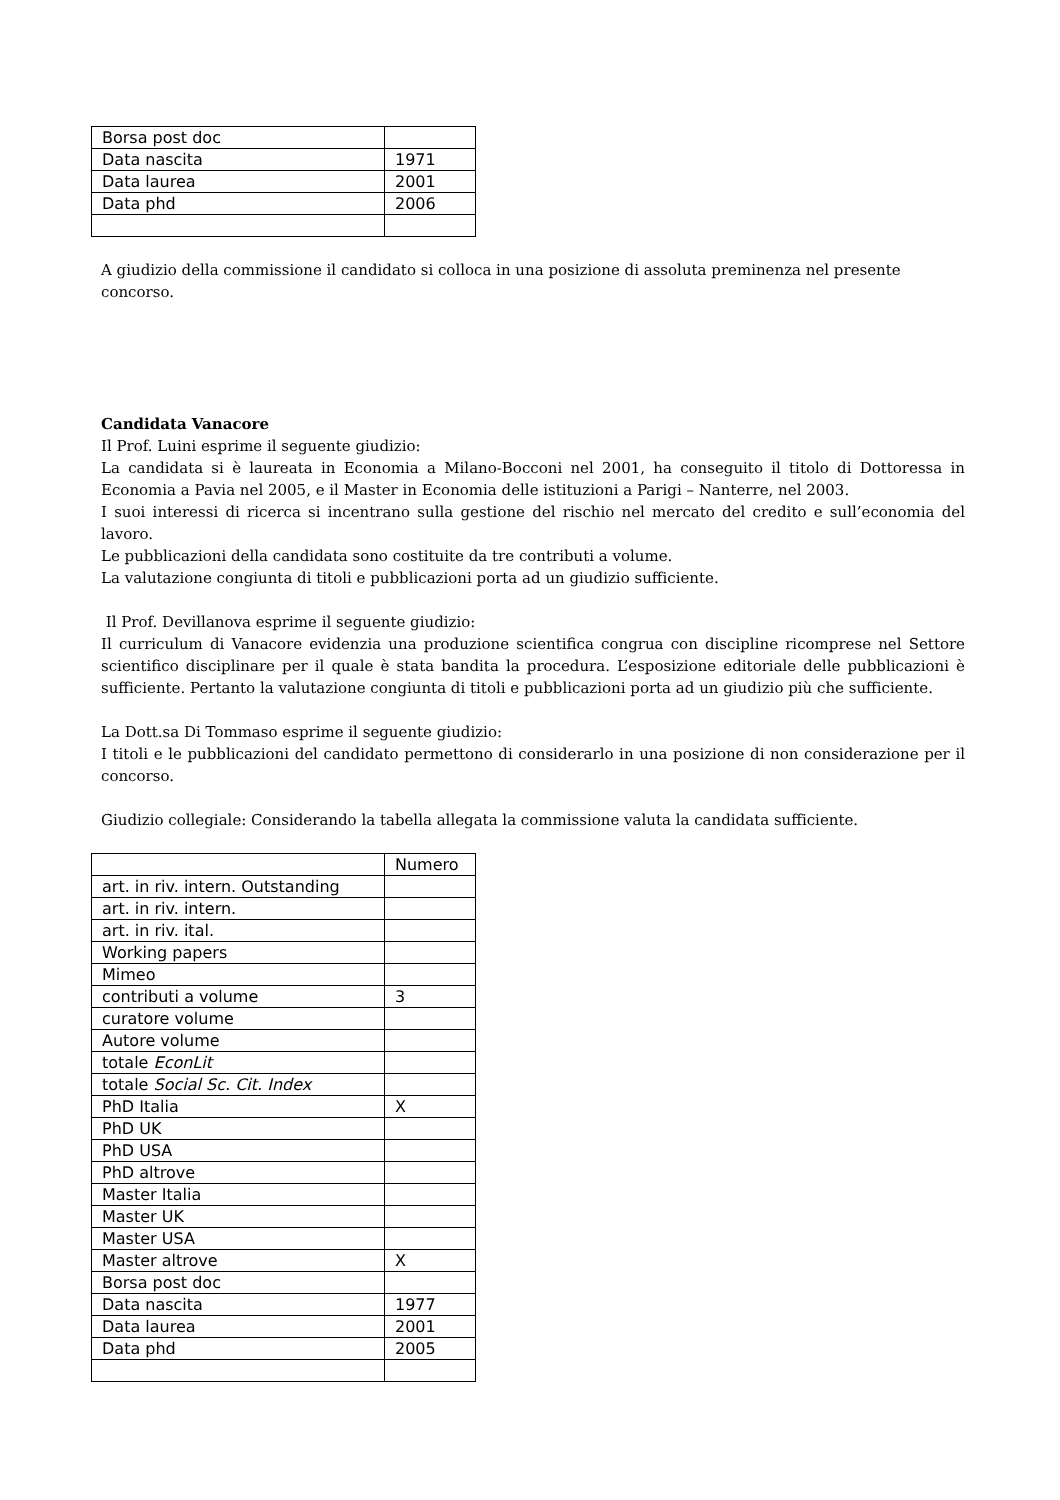| Borsa post doc | |
| Data nascita | 1971 |
| Data laurea | 2001 |
| Data phd | 2006 |
A giudizio della commissione il candidato si colloca in una posizione di assoluta preminenza nel presente concorso.
Candidata Vanacore
Il Prof. Luini esprime il seguente giudizio:
La candidata si è laureata in Economia a Milano-Bocconi nel 2001, ha conseguito il titolo di Dottoressa in Economia a Pavia nel 2005, e il Master in Economia delle istituzioni a Parigi – Nanterre, nel 2003.
I suoi interessi di ricerca si incentrano sulla gestione del rischio nel mercato del credito e sull’economia del lavoro.
Le pubblicazioni della candidata sono costituite da tre contributi a volume.
La valutazione congiunta di titoli e pubblicazioni porta ad un giudizio sufficiente.
Il Prof. Devillanova esprime il seguente giudizio:
Il curriculum di Vanacore evidenzia una produzione scientifica congrua con discipline ricomprese nel Settore scientifico disciplinare per il quale è stata bandita la procedura. L’esposizione editoriale delle pubblicazioni è sufficiente. Pertanto la valutazione congiunta di titoli e pubblicazioni porta ad un giudizio più che sufficiente.
La Dott.sa Di Tommaso esprime il seguente giudizio:
I titoli e le pubblicazioni del candidato permettono di considerarlo in una posizione di non considerazione per il concorso.
Giudizio collegiale: Considerando la tabella allegata la commissione valuta la candidata sufficiente.
| | Numero |
| art. in riv. intern. Outstanding | |
| art. in riv. intern. | |
| art. in riv. ital. | |
| Working papers | |
| Mimeo | |
| contributi a volume | 3 |
| curatore volume | |
| Autore volume | |
| totale EconLit | |
| totale Social Sc. Cit. Index | |
| PhD Italia | X |
| PhD UK | |
| PhD USA | |
| PhD altrove | |
| Master Italia | |
| Master UK | |
| Master USA | |
| Master altrove | X |
| Borsa post doc | |
| Data nascita | 1977 |
| Data laurea | 2001 |
| Data phd | 2005 |